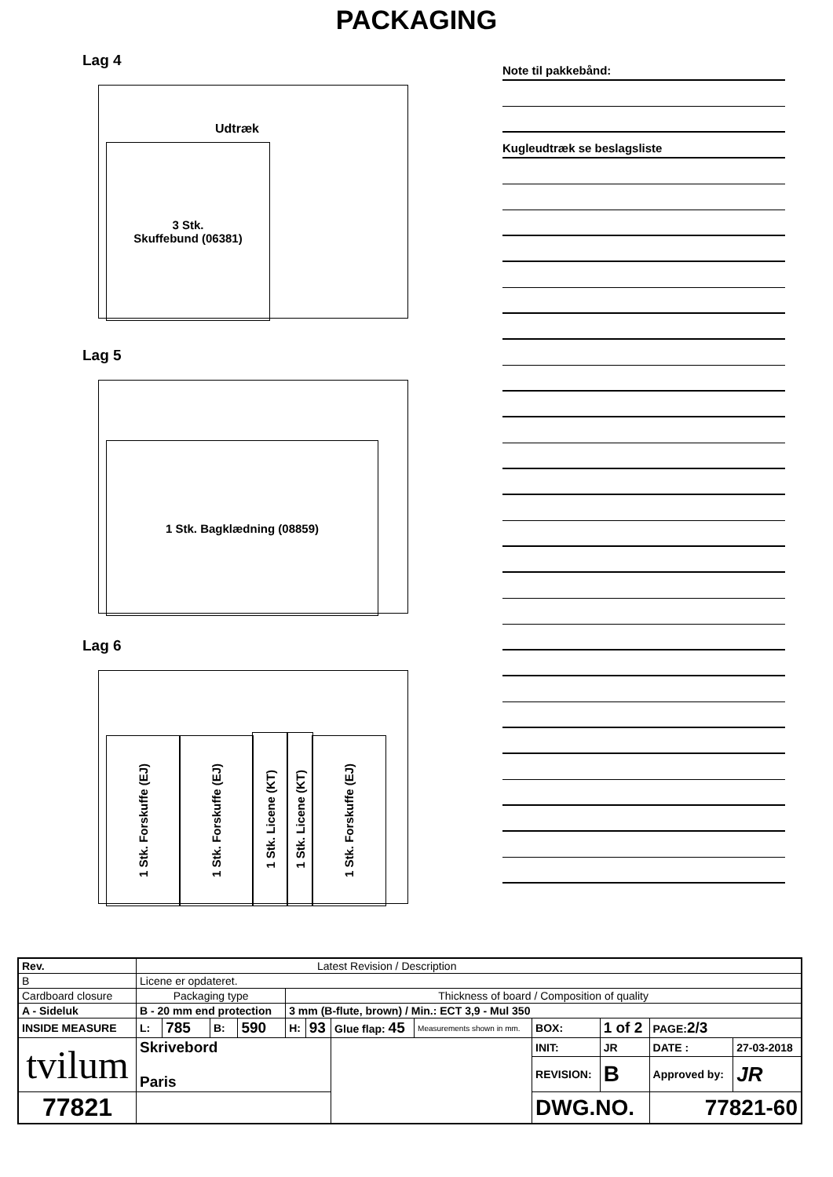PACKAGING
Lag 4
Udtræk
3 Stk.
Skuffebund (06381)
Lag 5
1 Stk. Bagklædning (08859)
Lag 6
1 Stk. Forskuffe (EJ)
1 Stk. Forskuffe (EJ)
1 Stk. Licene (KT)
1 Stk. Licene (KT)
1 Stk. Forskuffe (EJ)
Note til pakkebånd:
Kugleudtræk se beslagsliste
| Rev. | Latest Revision / Description | | | | | | | | | | | | |
| B | Licene er opdateret. | | | | | | | | | | | | |
| Cardboard closure | | Packaging type | | | | Thickness of board / Composition of quality | | | | | | | |
| A - Sideluk | | B - 20 mm end protection | | | | 3 mm (B-flute, brown) / Min.: ECT 3,9 - Mul 350 | | | | | | | |
| INSIDE MEASURE | | L: | 785 | B: | 590 | H: | 93 | Glue flap: 45 | Measurements shown in mm. | BOX: | 1 of 2 | PAGE: 2/3 | |
| tvilum | | Skrivebord Paris | | | | | | | | INIT: | JR | DATE : | 27-03-2018 |
| | | | | | | | | | | REVISION: | B | Approved by: | JR |
| 77821 | | | | | | | | | | DWG.NO. | | 77821-60 | |